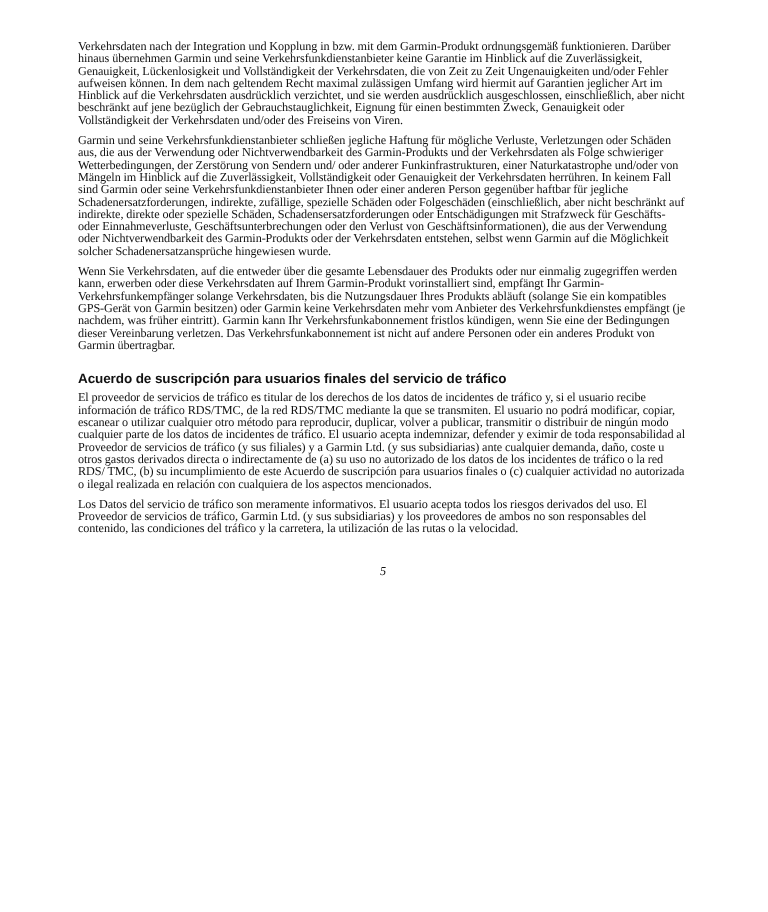Verkehrsdaten nach der Integration und Kopplung in bzw. mit dem Garmin-Produkt ordnungsgemäß funktionieren. Darüber hinaus übernehmen Garmin und seine Verkehrsfunkdienstanbieter keine Garantie im Hinblick auf die Zuverlässigkeit, Genauigkeit, Lückenlosigkeit und Vollständigkeit der Verkehrsdaten, die von Zeit zu Zeit Ungenauigkeiten und/oder Fehler aufweisen können. In dem nach geltendem Recht maximal zulässigen Umfang wird hiermit auf Garantien jeglicher Art im Hinblick auf die Verkehrsdaten ausdrücklich verzichtet, und sie werden ausdrücklich ausgeschlossen, einschließlich, aber nicht beschränkt auf jene bezüglich der Gebrauchstauglichkeit, Eignung für einen bestimmten Zweck, Genauigkeit oder Vollständigkeit der Verkehrsdaten und/oder des Freiseins von Viren.
Garmin und seine Verkehrsfunkdienstanbieter schließen jegliche Haftung für mögliche Verluste, Verletzungen oder Schäden aus, die aus der Verwendung oder Nichtverwendbarkeit des Garmin-Produkts und der Verkehrsdaten als Folge schwieriger Wetterbedingungen, der Zerstörung von Sendern und/ oder anderer Funkinfrastrukturen, einer Naturkatastrophe und/oder von Mängeln im Hinblick auf die Zuverlässigkeit, Vollständigkeit oder Genauigkeit der Verkehrsdaten herrühren. In keinem Fall sind Garmin oder seine Verkehrsfunkdienstanbieter Ihnen oder einer anderen Person gegenüber haftbar für jegliche Schadenersatzforderungen, indirekte, zufällige, spezielle Schäden oder Folgeschäden (einschließlich, aber nicht beschränkt auf indirekte, direkte oder spezielle Schäden, Schadensersatzforderungen oder Entschädigungen mit Strafzweck für Geschäfts- oder Einnahmeverluste, Geschäftsunterbrechungen oder den Verlust von Geschäftsinformationen), die aus der Verwendung oder Nichtverwendbarkeit des Garmin-Produkts oder der Verkehrsdaten entstehen, selbst wenn Garmin auf die Möglichkeit solcher Schadenersatzansprüche hingewiesen wurde.
Wenn Sie Verkehrsdaten, auf die entweder über die gesamte Lebensdauer des Produkts oder nur einmalig zugegriffen werden kann, erwerben oder diese Verkehrsdaten auf Ihrem Garmin-Produkt vorinstalliert sind, empfängt Ihr Garmin-Verkehrsfunkempfänger solange Verkehrsdaten, bis die Nutzungsdauer Ihres Produkts abläuft (solange Sie ein kompatibles GPS-Gerät von Garmin besitzen) oder Garmin keine Verkehrsdaten mehr vom Anbieter des Verkehrsfunkdienstes empfängt (je nachdem, was früher eintritt). Garmin kann Ihr Verkehrsfunkabonnement fristlos kündigen, wenn Sie eine der Bedingungen dieser Vereinbarung verletzen. Das Verkehrsfunkabonnement ist nicht auf andere Personen oder ein anderes Produkt von Garmin übertragbar.
Acuerdo de suscripción para usuarios finales del servicio de tráfico
El proveedor de servicios de tráfico es titular de los derechos de los datos de incidentes de tráfico y, si el usuario recibe información de tráfico RDS/TMC, de la red RDS/TMC mediante la que se transmiten. El usuario no podrá modificar, copiar, escanear o utilizar cualquier otro método para reproducir, duplicar, volver a publicar, transmitir o distribuir de ningún modo cualquier parte de los datos de incidentes de tráfico. El usuario acepta indemnizar, defender y eximir de toda responsabilidad al Proveedor de servicios de tráfico (y sus filiales) y a Garmin Ltd. (y sus subsidiarias) ante cualquier demanda, daño, coste u otros gastos derivados directa o indirectamente de (a) su uso no autorizado de los datos de los incidentes de tráfico o la red RDS/ TMC, (b) su incumplimiento de este Acuerdo de suscripción para usuarios finales o (c) cualquier actividad no autorizada o ilegal realizada en relación con cualquiera de los aspectos mencionados.
Los Datos del servicio de tráfico son meramente informativos. El usuario acepta todos los riesgos derivados del uso. El Proveedor de servicios de tráfico, Garmin Ltd. (y sus subsidiarias) y los proveedores de ambos no son responsables del contenido, las condiciones del tráfico y la carretera, la utilización de las rutas o la velocidad.
5